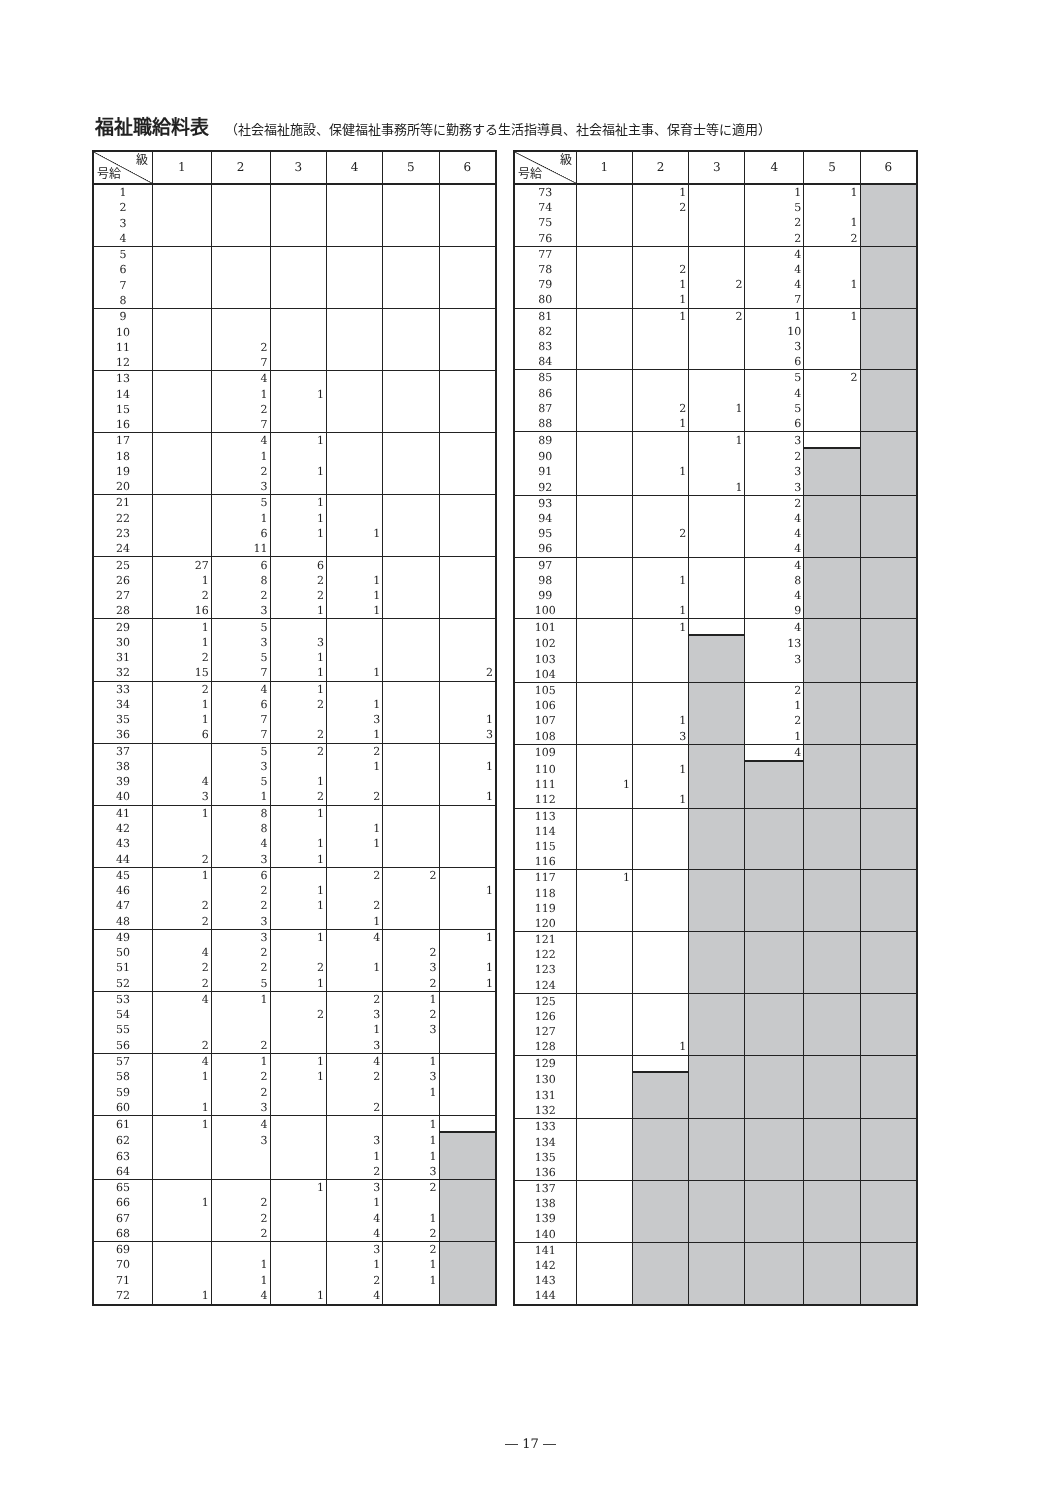福祉職給料表 （社会福祉施設、保健福祉事務所等に勤務する生活指導員、社会福祉主事、保育士等に適用）
| 級 号給 | 1 | 2 | 3 | 4 | 5 | 6 |
| --- | --- | --- | --- | --- | --- | --- |
| 1 | | | | | | |
| 2 | | | | | | |
| 3 | | | | | | |
| 4 | | | | | | |
| 5 | | | | | | |
| 6 | | | | | | |
| 7 | | | | | | |
| 8 | | | | | | |
| 9 | | | | | | |
| 10 | | | | | | |
| 11 | | 2 | | | | |
| 12 | | 7 | | | | |
| 13 | | 4 | | | | |
| 14 | | 1 | 1 | | | |
| 15 | | 2 | | | | |
| 16 | | 7 | | | | |
| 17 | | 4 | 1 | | | |
| 18 | | 1 | | | | |
| 19 | | 2 | 1 | | | |
| 20 | | 3 | | | | |
| 21 | | 5 | 1 | | | |
| 22 | | 1 | 1 | | | |
| 23 | | 6 | 1 | 1 | | |
| 24 | | 11 | | | | |
| 25 | 27 | 6 | 6 | | | |
| 26 | 1 | 8 | 2 | 1 | | |
| 27 | 2 | 2 | 2 | 1 | | |
| 28 | 16 | 3 | 1 | 1 | | |
| 29 | 1 | 5 | | | | |
| 30 | 1 | 3 | 3 | | | |
| 31 | 2 | 5 | 1 | | | |
| 32 | 15 | 7 | 1 | 1 | | 2 |
| 33 | 2 | 4 | 1 | | | |
| 34 | 1 | 6 | 2 | 1 | | |
| 35 | 1 | 7 | | 3 | | 1 |
| 36 | 6 | 7 | 2 | 1 | | 3 |
| 37 | | 5 | 2 | 2 | | |
| 38 | | 3 | | 1 | | 1 |
| 39 | 4 | 5 | 1 | | | |
| 40 | 3 | 1 | 2 | 2 | | 1 |
| 41 | 1 | 8 | 1 | | | |
| 42 | | 8 | | 1 | | |
| 43 | | 4 | 1 | 1 | | |
| 44 | 2 | 3 | 1 | | | |
| 45 | 1 | 6 | | 2 | 2 | |
| 46 | | 2 | 1 | | | 1 |
| 47 | 2 | 2 | 1 | 2 | | |
| 48 | 2 | 3 | | 1 | | |
| 49 | | 3 | 1 | 4 | | 1 |
| 50 | 4 | 2 | | | 2 | |
| 51 | 2 | 2 | 2 | 1 | 3 | 1 |
| 52 | 2 | 5 | 1 | | 2 | 1 |
| 53 | 4 | 1 | | 2 | 1 | |
| 54 | | | 2 | 3 | 2 | |
| 55 | | | | 1 | 3 | |
| 56 | 2 | 2 | | 3 | | |
| 57 | 4 | 1 | 1 | 4 | 1 | |
| 58 | 1 | 2 | 1 | 2 | 3 | |
| 59 | | 2 | | | 1 | |
| 60 | 1 | 3 | | 2 | | |
| 61 | 1 | 4 | | | 1 | |
| 62 | | 3 | | 3 | 1 | |
| 63 | | | | 1 | 1 | |
| 64 | | | | 2 | 3 | |
| 65 | | | 1 | 3 | 2 | |
| 66 | 1 | 2 | | 1 | | |
| 67 | | 2 | | 4 | 1 | |
| 68 | | 2 | | 4 | 2 | |
| 69 | | | | 3 | 2 | |
| 70 | | 1 | | 1 | 1 | |
| 71 | | 1 | | 2 | 1 | |
| 72 | 1 | 4 | 1 | 4 | | |
| 級 号給 | 1 | 2 | 3 | 4 | 5 | 6 |
| --- | --- | --- | --- | --- | --- | --- |
| 73 | | 1 | | 1 | 1 | |
| 74 | | 2 | | 5 | | |
| 75 | | | | 2 | 1 | |
| 76 | | | | 2 | 2 | |
| 77 | | | | 4 | | |
| 78 | | 2 | | 4 | | |
| 79 | | 1 | 2 | 4 | 1 | |
| 80 | | 1 | | 7 | | |
| 81 | | 1 | 2 | 1 | 1 | |
| 82 | | | | 10 | | |
| 83 | | | | 3 | | |
| 84 | | | | 6 | | |
| 85 | | | | 5 | 2 | |
| 86 | | | | 4 | | |
| 87 | | 2 | 1 | 5 | | |
| 88 | | 1 | | 6 | | |
| 89 | | | 1 | 3 | | |
| 90 | | | | 2 | | |
| 91 | | 1 | | 3 | | |
| 92 | | | 1 | 3 | | |
| 93 | | | | 2 | | |
| 94 | | | | 4 | | |
| 95 | | 2 | | 4 | | |
| 96 | | | | 4 | | |
| 97 | | | | 4 | | |
| 98 | | 1 | | 8 | | |
| 99 | | | | 4 | | |
| 100 | | 1 | | 9 | | |
| 101 | | 1 | | 4 | | |
| 102 | | | | 13 | | |
| 103 | | | | 3 | | |
| 104 | | | | | | |
| 105 | | | | 2 | | |
| 106 | | | | 1 | | |
| 107 | | 1 | | 2 | | |
| 108 | | 3 | | 1 | | |
| 109 | | | | 4 | | |
| 110 | | 1 | | | | |
| 111 | 1 | | | | | |
| 112 | | 1 | | | | |
| 113 | | | | | | |
| 114 | | | | | | |
| 115 | | | | | | |
| 116 | | | | | | |
| 117 | 1 | | | | | |
| 118 | | | | | | |
| 119 | | | | | | |
| 120 | | | | | | |
| 121 | | | | | | |
| 122 | | | | | | |
| 123 | | | | | | |
| 124 | | | | | | |
| 125 | | | | | | |
| 126 | | | | | | |
| 127 | | | | | | |
| 128 | | 1 | | | | |
| 129 | | | | | | |
| 130 | | | | | | |
| 131 | | | | | | |
| 132 | | | | | | |
| 133 | | | | | | |
| 134 | | | | | | |
| 135 | | | | | | |
| 136 | | | | | | |
| 137 | | | | | | |
| 138 | | | | | | |
| 139 | | | | | | |
| 140 | | | | | | |
| 141 | | | | | | |
| 142 | | | | | | |
| 143 | | | | | | |
| 144 | | | | | | |
― 17 ―